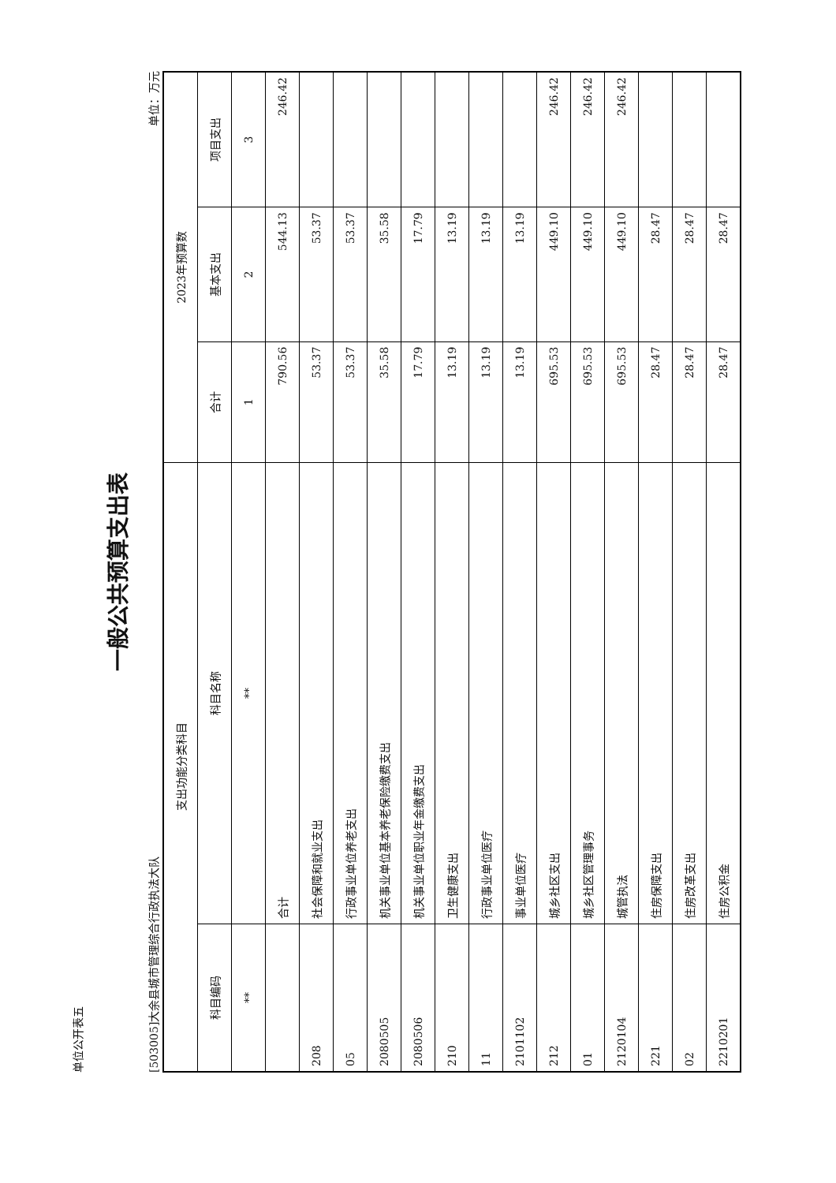单位公开表五
一般公共预算支出表
[503005]大余县城市管理综合行政执法大队 单位：万元
| 支出功能分类科目 | | 2023年预算数 | | |
| --- | --- | --- | --- | --- |
| 科目编码 | 科目名称 | 合计 | 基本支出 | 项目支出 |
| ** | ** | 1 | 2 | 3 |
| | 合计 | 790.56 | 544.13 | 246.42 |
| 208 | 社会保障和就业支出 | 53.37 | 53.37 | |
| 05 | 行政事业单位养老支出 | 53.37 | 53.37 | |
| 2080505 | 机关事业单位基本养老保险缴费支出 | 35.58 | 35.58 | |
| 2080506 | 机关事业单位职业年金缴费支出 | 17.79 | 17.79 | |
| 210 | 卫生健康支出 | 13.19 | 13.19 | |
| 11 | 行政事业单位医疗 | 13.19 | 13.19 | |
| 2101102 | 事业单位医疗 | 13.19 | 13.19 | |
| 212 | 城乡社区支出 | 695.53 | 449.10 | 246.42 |
| 01 | 城乡社区管理事务 | 695.53 | 449.10 | 246.42 |
| 2120104 | 城管执法 | 695.53 | 449.10 | 246.42 |
| 221 | 住房保障支出 | 28.47 | 28.47 | |
| 02 | 住房改革支出 | 28.47 | 28.47 | |
| 2210201 | 住房公积金 | 28.47 | 28.47 | |